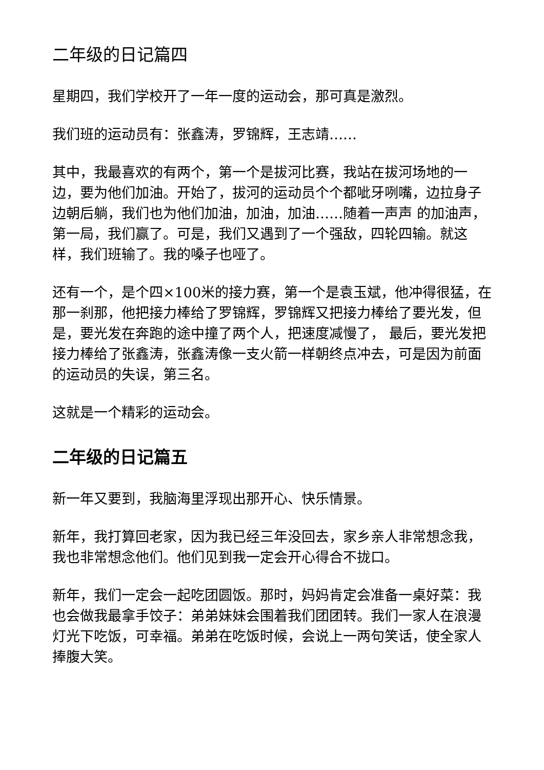二年级的日记篇四
星期四，我们学校开了一年一度的运动会，那可真是激烈。
我们班的运动员有：张鑫涛，罗锦辉，王志靖……
其中，我最喜欢的有两个，第一个是拔河比赛，我站在拔河场地的一边，要为他们加油。开始了，拔河的运动员个个都呲牙咧嘴，边拉身子边朝后躺，我们也为他们加油，加油，加油……随着一声声 的加油声，第一局，我们赢了。可是，我们又遇到了一个强敌，四轮四输。就这样，我们班输了。我的嗓子也哑了。
还有一个，是个四×100米的接力赛，第一个是袁玉斌，他冲得很猛，在那一刹那，他把接力棒给了罗锦辉，罗锦辉又把接力棒给了要光发，但是，要光发在奔跑的途中撞了两个人，把速度减慢了， 最后，要光发把接力棒给了张鑫涛，张鑫涛像一支火箭一样朝终点冲去，可是因为前面的运动员的失误，第三名。
这就是一个精彩的运动会。
二年级的日记篇五
新一年又要到，我脑海里浮现出那开心、快乐情景。
新年，我打算回老家，因为我已经三年没回去，家乡亲人非常想念我，我也非常想念他们。他们见到我一定会开心得合不拢口。
新年，我们一定会一起吃团圆饭。那时，妈妈肯定会准备一桌好菜：我也会做我最拿手饺子：弟弟妹妹会围着我们团团转。我们一家人在浪漫灯光下吃饭，可幸福。弟弟在吃饭时候，会说上一两句笑话，使全家人捧腹大笑。